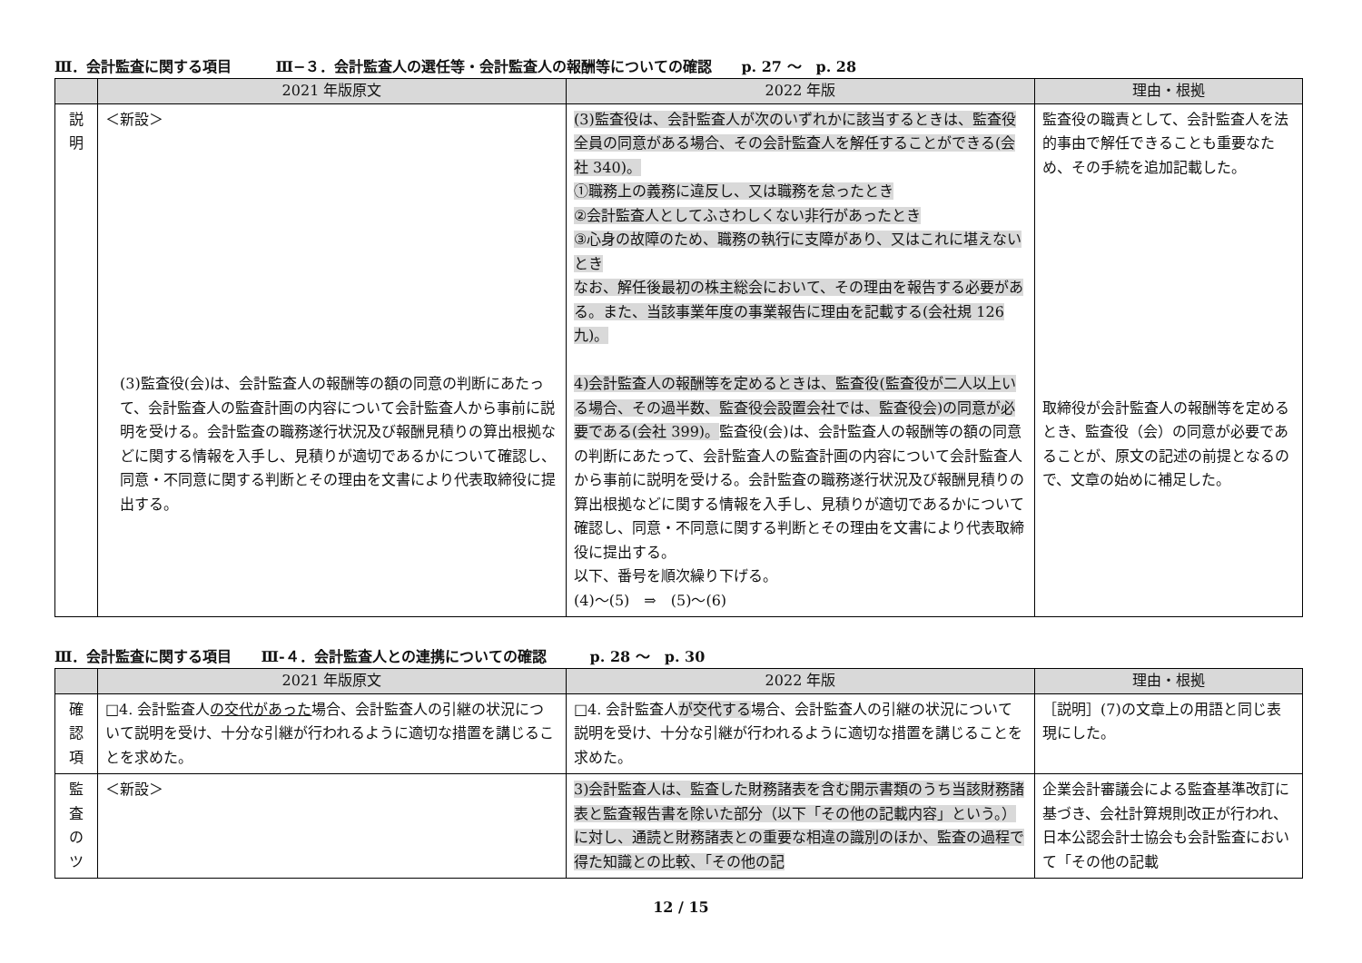Ⅲ．会計監査に関する項目　　　Ⅲ−３．会計監査人の選任等・会計監査人の報酬等についての確認　　p. 27 〜　p. 28
| | 2021 年版原文 | 2022 年版 | 理由・根拠 |
| --- | --- | --- | --- |
| 説 明 | ＜新設＞ (3)監査役(会)は、会計監査人の報酬等の額の同意の判断にあたって、会計監査人の監査計画の内容について会計監査人から事前に説明を受ける。会計監査の職務遂行状況及び報酬見積りの算出根拠などに関する情報を入手し、見積りが適切であるかについて確認し、同意・不同意に関する判断とその理由を文書により代表取締役に提出する。 | (3)監査役は、会計監査人が次のいずれかに該当するときは、監査役全員の同意がある場合、その会計監査人を解任することができる(会社 340)。 ①職務上の義務に違反し、又は職務を怠ったとき ②会計監査人としてふさわしくない非行があったとき ③心身の故障のため、職務の執行に支障があり、又はこれに堪えないとき なお、解任後最初の株主総会において、その理由を報告する必要がある。また、当該事業年度の事業報告に理由を記載する(会社規 126 九)。 4)会計監査人の報酬等を定めるときは、監査役(監査役が二人以上いる場合、その過半数、監査役会設置会社では、監査役会)の同意が必要である(会社 399)。 監査役(会)は、会計監査人の報酬等の額の同意の判断にあたって、会計監査人の監査計画の内容について会計監査人から事前に説明を受ける。会計監査の職務遂行状況及び報酬見積りの算出根拠などに関する情報を入手し、見積りが適切であるかについて確認し、同意・不同意に関する判断とその理由を文書により代表取締役に提出する。 以下、番号を順次繰り下げる。 (4)〜(5) ⇒ (5)〜(6) | 監査役の職責として、会計監査人を法的事由で解任できることも重要なため、その手続を追加記載した。 取締役が会計監査人の報酬等を定めるとき、監査役（会）の同意が必要であることが、原文の記述の前提となるので、文章の始めに補足した。 |
Ⅲ．会計監査に関する項目　　Ⅲ‐４．会計監査人との連携についての確認　　　p. 28 〜　p. 30
| | 2021 年版原文 | 2022 年版 | 理由・根拠 |
| --- | --- | --- | --- |
| 確 認 項 | □4. 会計監査人 の交代があった 場合、会計監査人の引継の状況について説明を受け、十分な引継が行われるように適切な措置を講じることを求めた。 | □4. 会計監査人 が交代する 場合、会計監査人の引継の状況について説明を受け、十分な引継が行われるように適切な措置を講じることを求めた。 | ［説明］(7)の文章上の用語と同じ表現にした。 |
| 監 査 の ツ | ＜新設＞ | 3)会計監査人は、監査した財務諸表を含む開示書類のうち当該財務諸表と監査報告書を除いた部分（以下「その他の記載内容」という。）に対し、通読と財務諸表との重要な相違の識別のほか、監査の過程で得た知識との比較、「その他の記 | 企業会計審議会による監査基準改訂に基づき、会社計算規則改正が行われ、日本公認会計士協会も会計監査において「その他の記載 |
12 / 15